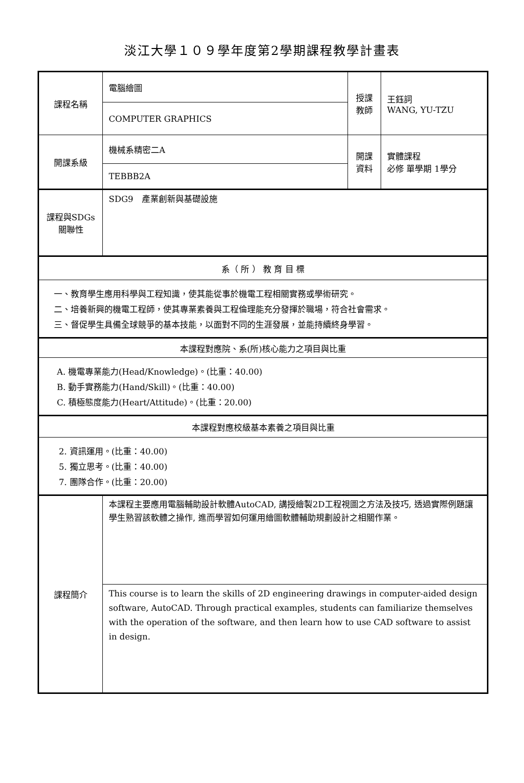淡江大學１０９學年度第2學期課程教學計畫表
| 課程名稱 | 電腦繪圖 | 授課 教師 | 王鈺詞 WANG, YU-TZU |
| | COMPUTER GRAPHICS | | |
| 開課系級 | 機械系精密二A | 開課 資料 | 實體課程 必修 單學期 1學分 |
| | TEBBB2A | | |
| 課程與SDGs 關聯性 | SDG9 產業創新與基礎設施 | | |
| 系（ 所 ） 教 育 目 標 | | | |
| 一、教育學生應用科學與工程知識，使其能從事於機電工程相關實務或學術研究。 二、培養新興的機電工程師，使其專業素養與工程倫理能充分發揮於職場，符合社會需求。 三、督促學生具備全球競爭的基本技能，以面對不同的生涯發展，並能持續終身學習。 | | | |
| 本課程對應院、系(所)核心能力之項目與比重 | | | |
| A. 機電專業能力(Head/Knowledge)。(比重：40.00) B. 動手實務能力(Hand/Skill)。(比重：40.00) C. 積極態度能力(Heart/Attitude)。(比重：20.00) | | | |
| 本課程對應校級基本素養之項目與比重 | | | |
| 2. 資訊運用。(比重：40.00) 5. 獨立思考。(比重：40.00) 7. 團隊合作。(比重：20.00) | | | |
| 課程簡介 | 本課程主要應用電腦輔助設計軟體AutoCAD, 講授繪製2D工程視圖之方法及技巧, 透過實際例題讓學生熟習該軟體之操作, 進而學習如何運用繪圖軟體輔助規劃設計之相關作業。 | | |
| | This course is to learn the skills of 2D engineering drawings in computer-aided design software, AutoCAD. Through practical examples, students can familiarize themselves with the operation of the software, and then learn how to use CAD software to assist in design. | | |